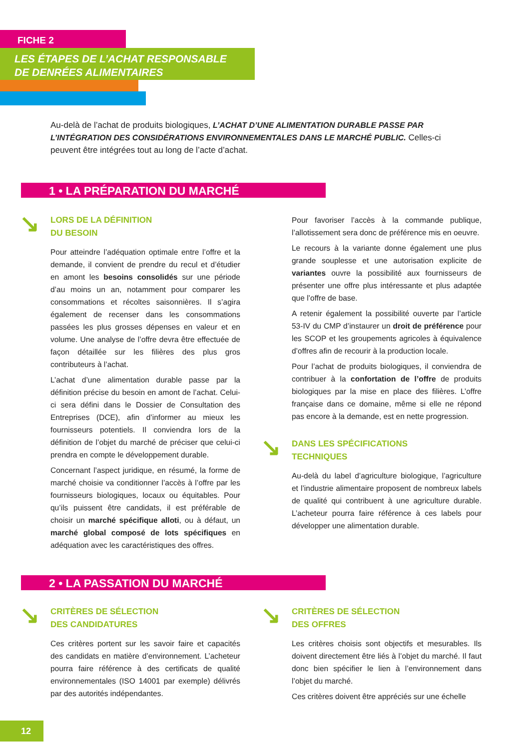FICHE 2
LES ÉTAPES DE L’ACHAT RESPONSABLE
DE DENRÉES ALIMENTAIRES
Au-delà de l’achat de produits biologiques, L’ACHAT D’UNE ALIMENTATION DURABLE PASSE PAR L’INTÉGRATION DES CONSIDÉRATIONS ENVIRONNEMENTALES DANS LE MARCHÉ PUBLIC. Celles-ci peuvent être intégrées tout au long de l’acte d’achat.
1 • LA PRÉPARATION DU MARCHÉ
↘ LORS DE LA DÉFINITION
DU BESOIN
Pour atteindre l’adéquation optimale entre l’offre et la demande, il convient de prendre du recul et d’étudier en amont les besoins consolidés sur une période d’au moins un an, notamment pour comparer les consommations et récoltes saisonnières. Il s’agira également de recenser dans les consommations passées les plus grosses dépenses en valeur et en volume. Une analyse de l’offre devra être effectuée de façon détaillée sur les filières des plus gros contributeurs à l’achat.
L’achat d’une alimentation durable passe par la définition précise du besoin en amont de l’achat. Celui-ci sera défini dans le Dossier de Consultation des Entreprises (DCE), afin d’informer au mieux les fournisseurs potentiels. Il conviendra lors de la définition de l’objet du marché de préciser que celui-ci prendra en compte le développement durable.
Concernant l’aspect juridique, en résumé, la forme de marché choisie va conditionner l’accès à l’offre par les fournisseurs biologiques, locaux ou équitables. Pour qu’ils puissent être candidats, il est préférable de choisir un marché spécifique alloti, ou à défaut, un marché global composé de lots spécifiques en adéquation avec les caractéristiques des offres.
Pour favoriser l’accès à la commande publique, l’allotissement sera donc de préférence mis en oeuvre.
Le recours à la variante donne également une plus grande souplesse et une autorisation explicite de variantes ouvre la possibilité aux fournisseurs de présenter une offre plus intéressante et plus adaptée que l’offre de base.
A retenir également la possibilité ouverte par l’article 53-IV du CMP d’instaurer un droit de préférence pour les SCOP et les groupements agricoles à équivalence d’offres afin de recourir à la production locale.
Pour l’achat de produits biologiques, il conviendra de contribuer à la confortation de l’offre de produits biologiques par la mise en place des filières. L’offre française dans ce domaine, même si elle ne répond pas encore à la demande, est en nette progression.
↘ DANS LES SPÉCIFICATIONS
TECHNIQUES
Au-delà du label d’agriculture biologique, l’agriculture et l’industrie alimentaire proposent de nombreux labels de qualité qui contribuent à une agriculture durable. L’acheteur pourra faire référence à ces labels pour développer une alimentation durable.
2 • LA PASSATION DU MARCHÉ
↘ CRITÈRES DE SÉLECTION
DES CANDIDATURES
Ces critères portent sur les savoir faire et capacités des candidats en matière d’environnement. L’acheteur pourra faire référence à des certificats de qualité environnementales (ISO 14001 par exemple) délivrés par des autorités indépendantes.
↘ CRITÈRES DE SÉLECTION
DES OFFRES
Les critères choisis sont objectifs et mesurables. Ils doivent directement être liés à l’objet du marché. Il faut donc bien spécifier le lien à l’environnement dans l’objet du marché.
Ces critères doivent être appréciés sur une échelle
12